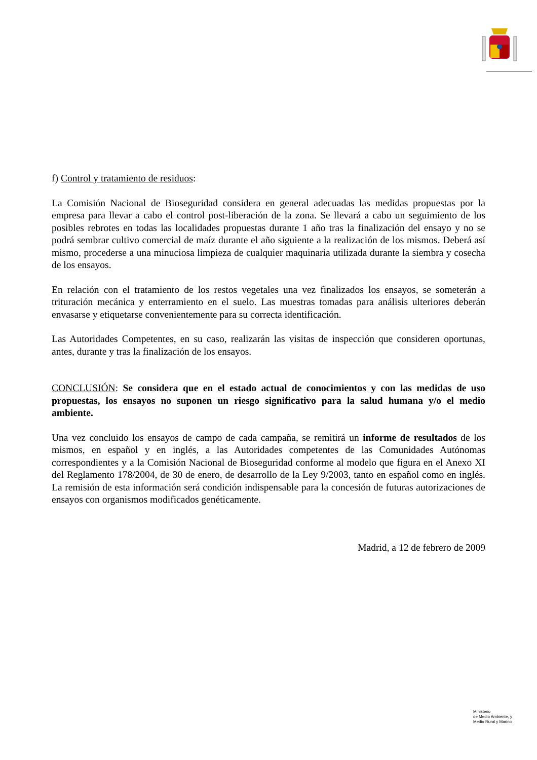f) Control y tratamiento de residuos:
La Comisión Nacional de Bioseguridad considera en general adecuadas las medidas propuestas por la empresa para llevar a cabo el control post-liberación de la zona. Se llevará a cabo un seguimiento de los posibles rebrotes en todas las localidades propuestas durante 1 año tras la finalización del ensayo y no se podrá sembrar cultivo comercial de maíz durante el año siguiente a la realización de los mismos. Deberá así mismo, procederse a una minuciosa limpieza de cualquier maquinaria utilizada durante la siembra y cosecha de los ensayos.
En relación con el tratamiento de los restos vegetales una vez finalizados los ensayos, se someterán a trituración mecánica y enterramiento en el suelo. Las muestras tomadas para análisis ulteriores deberán envasarse y etiquetarse convenientemente para su correcta identificación.
Las Autoridades Competentes, en su caso, realizarán las visitas de inspección que consideren oportunas, antes, durante y tras la finalización de los ensayos.
CONCLUSIÓN: Se considera que en el estado actual de conocimientos y con las medidas de uso propuestas, los ensayos no suponen un riesgo significativo para la salud humana y/o el medio ambiente.
Una vez concluido los ensayos de campo de cada campaña, se remitirá un informe de resultados de los mismos, en español y en inglés, a las Autoridades competentes de las Comunidades Autónomas correspondientes y a la Comisión Nacional de Bioseguridad conforme al modelo que figura en el Anexo XI del Reglamento 178/2004, de 30 de enero, de desarrollo de la Ley 9/2003, tanto en español como en inglés. La remisión de esta información será condición indispensable para la concesión de futuras autorizaciones de ensayos con organismos modificados genéticamente.
Madrid, a 12 de febrero de 2009
Ministerio
de Medio Ambiente, y
Medio Rural y Marino